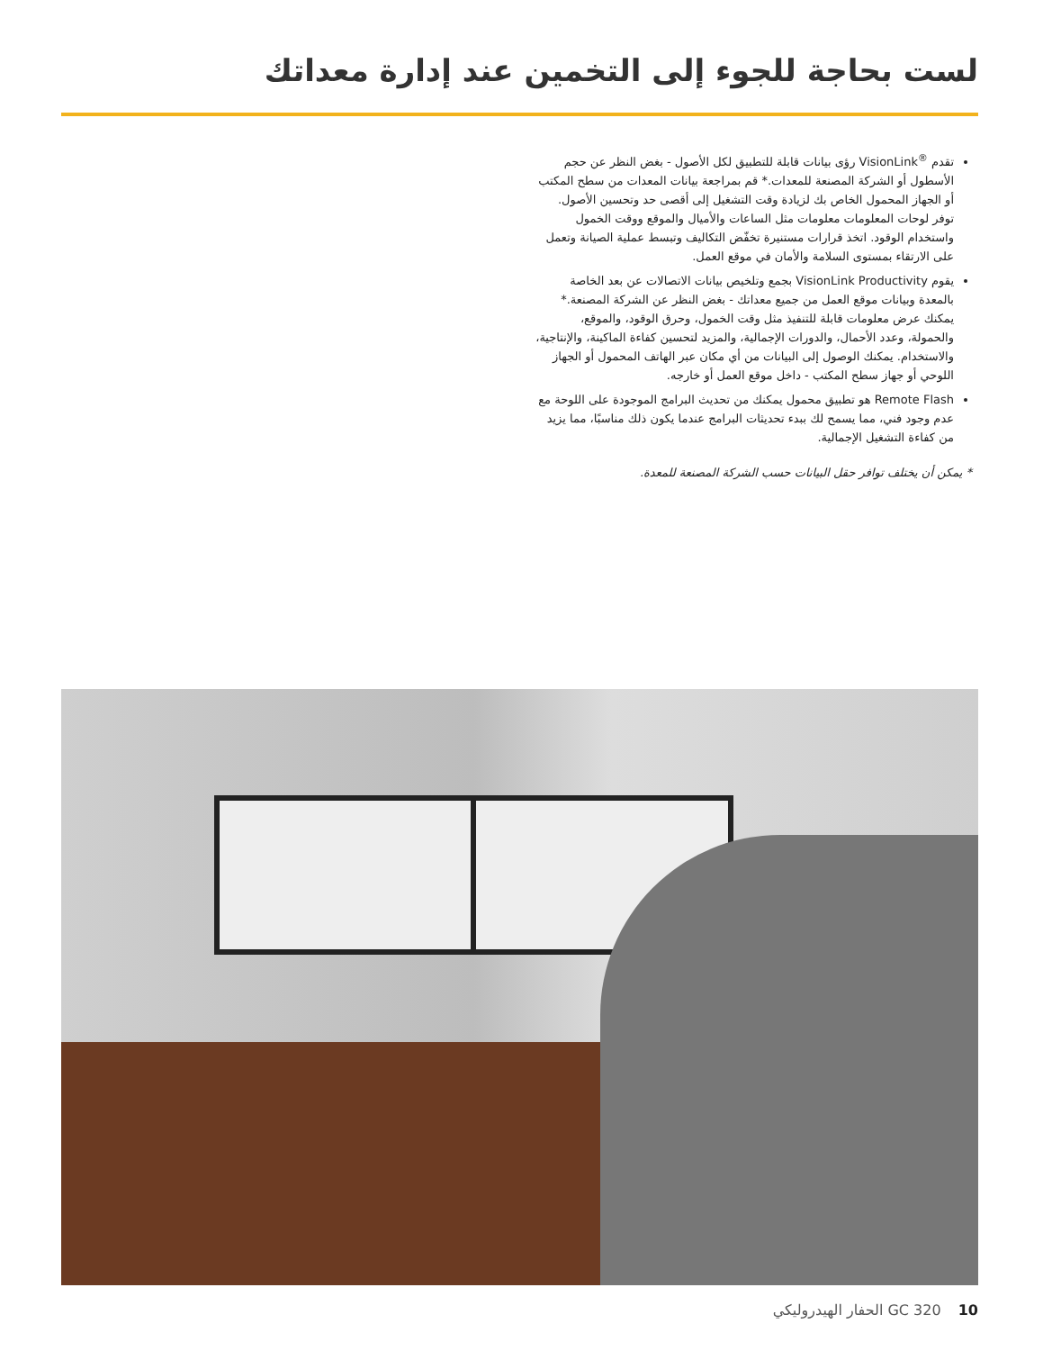لست بحاجة للجوء إلى التخمين عند إدارة معداتك
تقدم <sup>®</sup>VisionLink رؤى بيانات قابلة للتطبيق لكل الأصول - بغض النظر عن حجم الأسطول أو الشركة المصنعة للمعدات.* قم بمراجعة بيانات المعدات من سطح المكتب أو الجهاز المحمول الخاص بك لزيادة وقت التشغيل إلى أقصى حد وتحسين الأصول. توفر لوحات المعلومات معلومات مثل الساعات والأميال والموقع ووقت الخمول واستخدام الوقود. اتخذ قرارات مستنيرة تخفّض التكاليف وتبسط عملية الصيانة وتعمل على الارتقاء بمستوى السلامة والأمان في موقع العمل.
يقوم VisionLink Productivity بجمع وتلخيص بيانات الاتصالات عن بعد الخاصة بالمعدة وبيانات موقع العمل من جميع معداتك - بغض النظر عن الشركة المصنعة.* يمكنك عرض معلومات قابلة للتنفيذ مثل وقت الخمول، وحرق الوقود، والموقع، والحمولة، وعدد الأحمال، والدورات الإجمالية، والمزيد لتحسين كفاءة الماكينة، والإنتاجية، والاستخدام. يمكنك الوصول إلى البيانات من أي مكان عبر الهاتف المحمول أو الجهاز اللوحي أو جهاز سطح المكتب - داخل موقع العمل أو خارجه.
Remote Flash هو تطبيق محمول يمكنك من تحديث البرامج الموجودة على اللوحة مع عدم وجود فني، مما يسمح لك ببدء تحديثات البرامج عندما يكون ذلك مناسبًا، مما يزيد من كفاءة التشغيل الإجمالية.
* يمكن أن يختلف توافر حقل البيانات حسب الشركة المصنعة للمعدة.
10 GC 320 الحفار الهيدروليكي